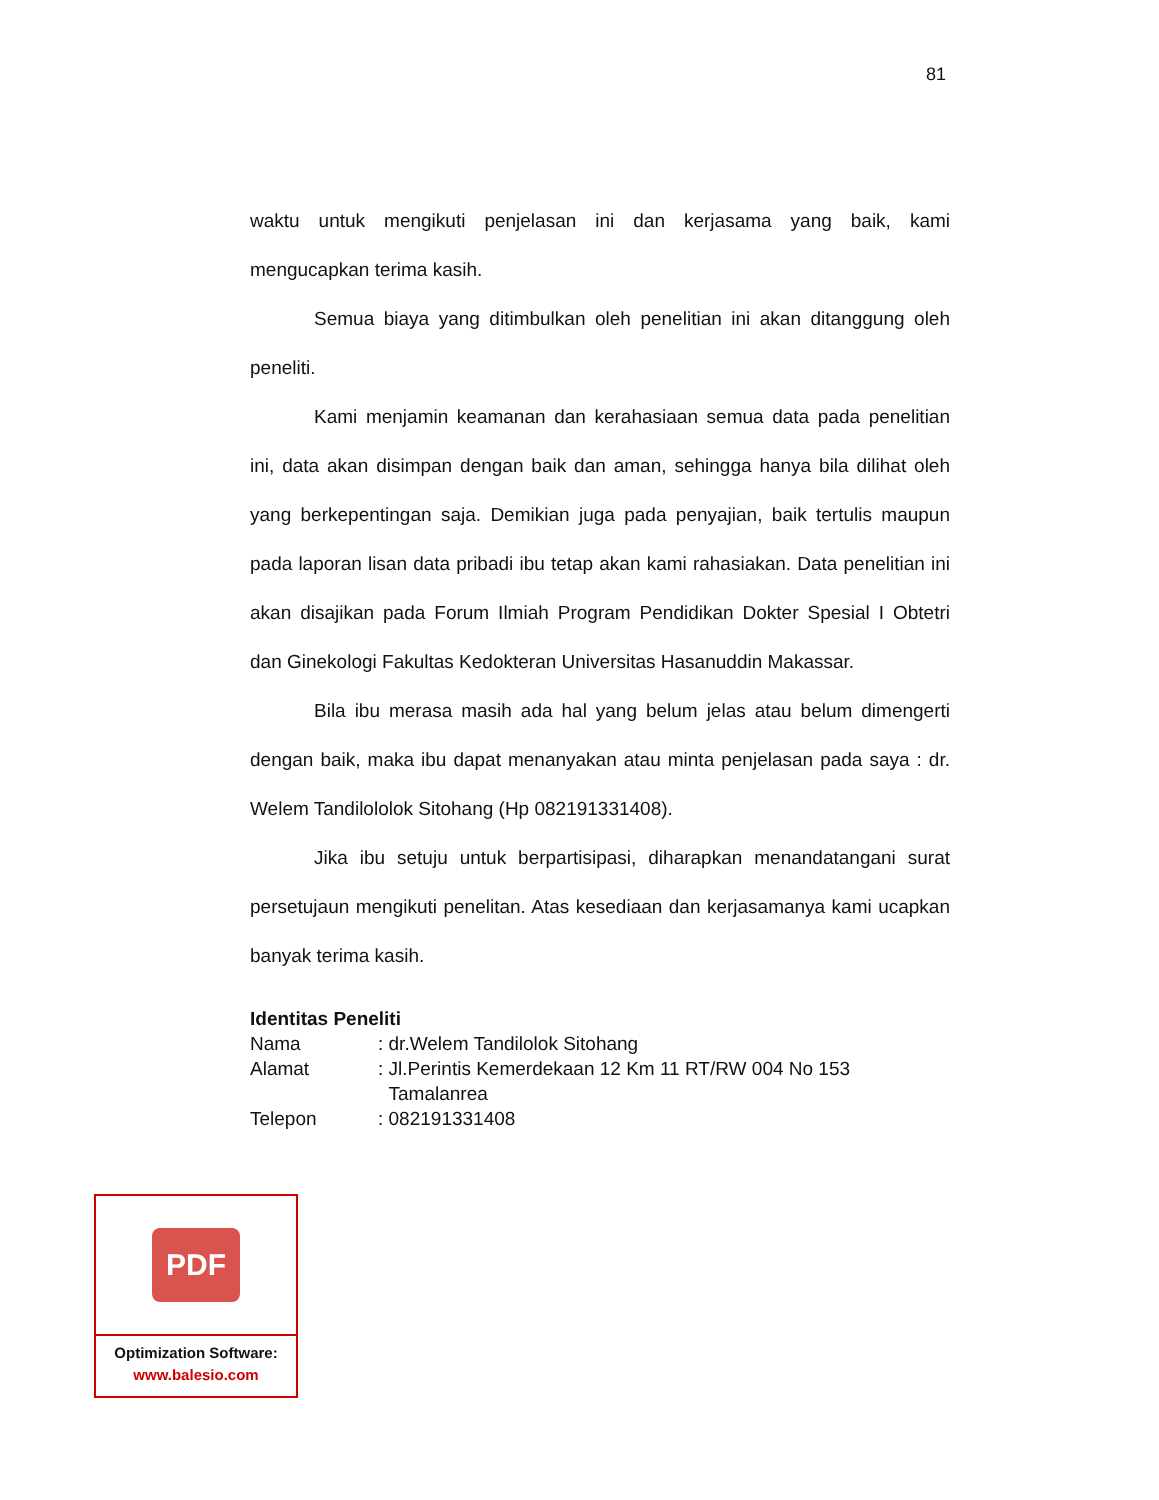81
waktu untuk mengikuti penjelasan ini dan kerjasama yang baik, kami mengucapkan terima kasih.
Semua biaya yang ditimbulkan oleh penelitian ini akan ditanggung oleh peneliti.
Kami menjamin keamanan dan kerahasiaan semua data pada penelitian ini, data akan disimpan dengan baik dan aman, sehingga hanya bila dilihat oleh yang berkepentingan saja. Demikian juga pada penyajian, baik tertulis maupun pada laporan lisan data pribadi ibu tetap akan kami rahasiakan. Data penelitian ini akan disajikan pada Forum Ilmiah Program Pendidikan Dokter Spesial I Obtetri dan Ginekologi Fakultas Kedokteran Universitas Hasanuddin Makassar.
Bila ibu merasa masih ada hal yang belum jelas atau belum dimengerti dengan baik, maka ibu dapat menanyakan atau minta penjelasan pada saya : dr. Welem Tandilololok Sitohang (Hp 082191331408).
Jika ibu setuju untuk berpartisipasi, diharapkan menandatangani surat persetujaun mengikuti penelitan. Atas kesediaan dan kerjasamanya kami ucapkan banyak terima kasih.
Identitas Peneliti
Nama: dr.Welem Tandilolok Sitohang
Alamat: Jl.Perintis Kemerdekaan 12 Km 11 RT/RW 004 No 153
Tamalanrea
Telepon: 082191331408
PDF
Optimization Software:
www.balesio.com